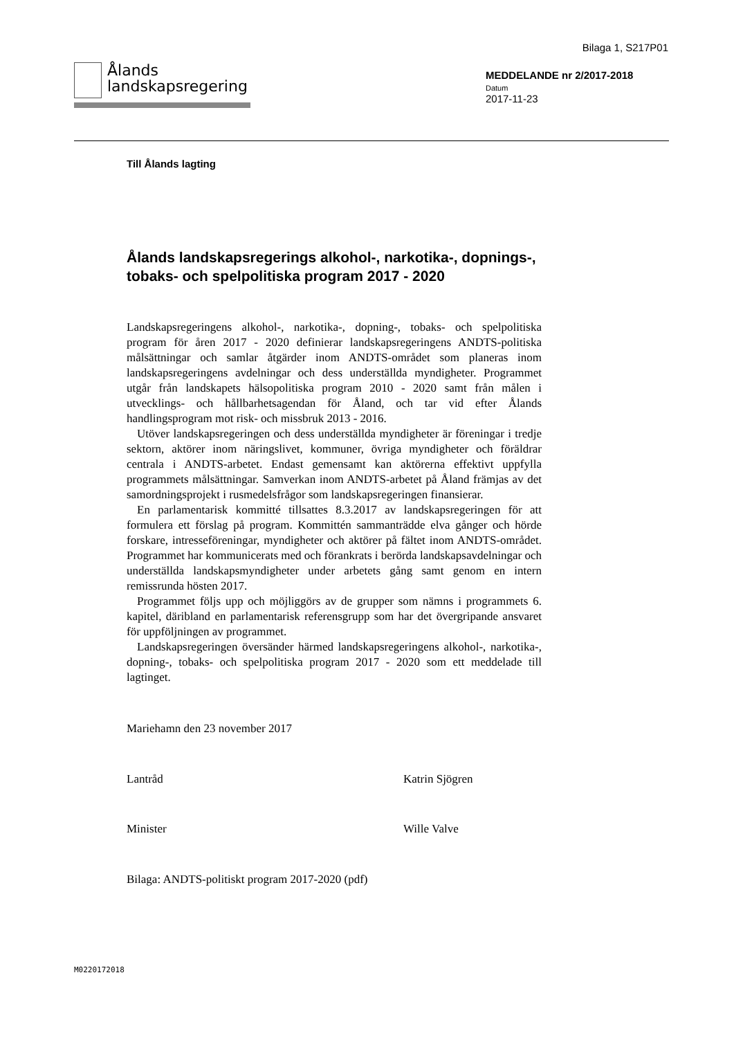Bilaga 1, S217P01
Ålands
landskapsregering
MEDDELANDE nr 2/2017-2018
Datum
2017-11-23
Till Ålands lagting
Ålands landskapsregerings alkohol-, narkotika-, dopnings-, tobaks- och spelpolitiska program 2017 - 2020
Landskapsregeringens alkohol-, narkotika-, dopning-, tobaks- och spelpolitiska program för åren 2017 - 2020 definierar landskapsregeringens ANDTS-politiska målsättningar och samlar åtgärder inom ANDTS-området som planeras inom landskapsregeringens avdelningar och dess underställda myndigheter. Programmet utgår från landskapets hälsopolitiska program 2010 - 2020 samt från målen i utvecklings- och hållbarhetsagendan för Åland, och tar vid efter Ålands handlingsprogram mot risk- och missbruk 2013 - 2016.
Utöver landskapsregeringen och dess underställda myndigheter är föreningar i tredje sektorn, aktörer inom näringslivet, kommuner, övriga myndigheter och föräldrar centrala i ANDTS-arbetet. Endast gemensamt kan aktörerna effektivt uppfylla programmets målsättningar. Samverkan inom ANDTS-arbetet på Åland främjas av det samordningsprojekt i rusmedelsfrågor som landskapsregeringen finansierar.
En parlamentarisk kommitté tillsattes 8.3.2017 av landskapsregeringen för att formulera ett förslag på program. Kommittén sammanträdde elva gånger och hörde forskare, intresseföreningar, myndigheter och aktörer på fältet inom ANDTS-området. Programmet har kommunicerats med och förankrats i berörda landskapsavdelningar och underställda landskapsmyndigheter under arbetets gång samt genom en intern remissrunda hösten 2017.
Programmet följs upp och möjliggörs av de grupper som nämns i programmets 6. kapitel, däribland en parlamentarisk referensgrupp som har det övergripande ansvaret för uppföljningen av programmet.
Landskapsregeringen översänder härmed landskapsregeringens alkohol-, narkotika-, dopning-, tobaks- och spelpolitiska program 2017 - 2020 som ett meddelade till lagtinget.
Mariehamn den 23 november 2017
Lantråd Katrin Sjögren
Minister Wille Valve
Bilaga: ANDTS-politiskt program 2017-2020 (pdf)
M0220172018